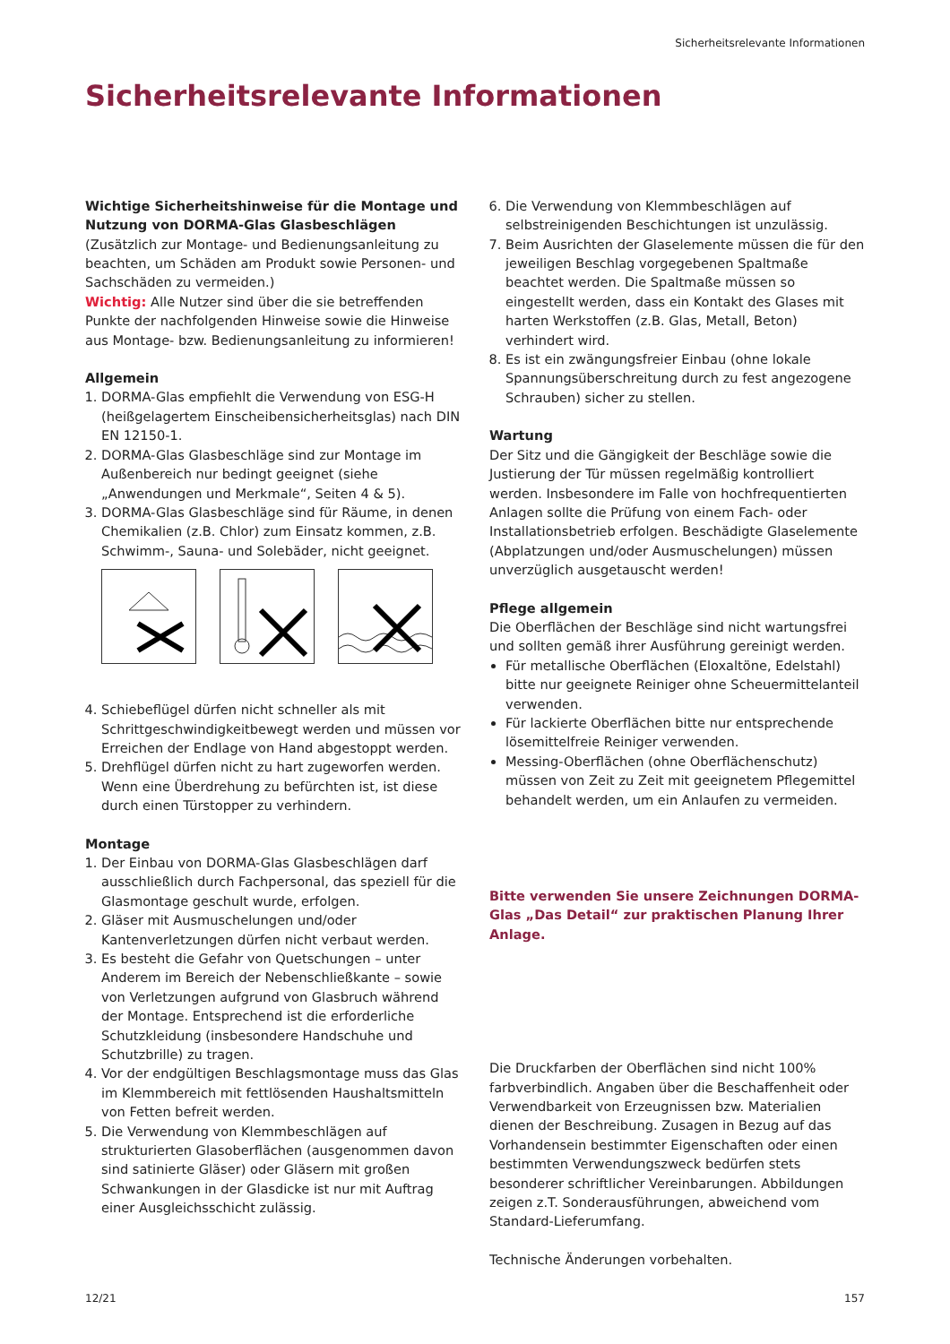Sicherheitsrelevante Informationen
Sicherheitsrelevante Informationen
Wichtige Sicherheitshinweise für die Montage und Nutzung von DORMA-Glas Glasbeschlägen
(Zusätzlich zur Montage- und Bedienungsanleitung zu beachten, um Schäden am Produkt sowie Personen- und Sachschäden zu vermeiden.)
Wichtig: Alle Nutzer sind über die sie betreffenden Punkte der nachfolgenden Hinweise sowie die Hinweise aus Montage- bzw. Bedienungsanleitung zu informieren!
Allgemein
1. DORMA-Glas empfiehlt die Verwendung von ESG-H (heißgelagertem Einscheibensicherheitsglas) nach DIN EN 12150-1.
2. DORMA-Glas Glasbeschläge sind zur Montage im Außenbereich nur bedingt geeignet (siehe „Anwendungen und Merkmale“, Seiten 4 & 5).
3. DORMA-Glas Glasbeschläge sind für Räume, in denen Chemikalien (z.B. Chlor) zum Einsatz kommen, z.B. Schwimm-, Sauna- und Solebäder, nicht geeignet.
4. Schiebeflügel dürfen nicht schneller als mit Schrittgeschwindigkeitbewegt werden und müssen vor Erreichen der Endlage von Hand abgestoppt werden.
5. Drehflügel dürfen nicht zu hart zugeworfen werden. Wenn eine Überdrehung zu befürchten ist, ist diese durch einen Türstopper zu verhindern.
Montage
1. Der Einbau von DORMA-Glas Glasbeschlägen darf ausschließlich durch Fachpersonal, das speziell für die Glasmontage geschult wurde, erfolgen.
2. Gläser mit Ausmuschelungen und/oder Kantenverletzungen dürfen nicht verbaut werden.
3. Es besteht die Gefahr von Quetschungen – unter Anderem im Bereich der Nebenschließkante – sowie von Verletzungen aufgrund von Glasbruch während der Montage. Entsprechend ist die erforderliche Schutzkleidung (insbesondere Handschuhe und Schutzbrille) zu tragen.
4. Vor der endgültigen Beschlagsmontage muss das Glas im Klemmbereich mit fettlösenden Haushaltsmitteln von Fetten befreit werden.
5. Die Verwendung von Klemmbeschlägen auf strukturierten Glasoberflächen (ausgenommen davon sind satinierte Gläser) oder Gläsern mit großen Schwankungen in der Glasdicke ist nur mit Auftrag einer Ausgleichsschicht zulässig.
6. Die Verwendung von Klemmbeschlägen auf selbstreinigenden Beschichtungen ist unzulässig.
7. Beim Ausrichten der Glaselemente müssen die für den jeweiligen Beschlag vorgegebenen Spaltmaße beachtet werden. Die Spaltmaße müssen so eingestellt werden, dass ein Kontakt des Glases mit harten Werkstoffen (z.B. Glas, Metall, Beton) verhindert wird.
8. Es ist ein zwängungsfreier Einbau (ohne lokale Spannungsüberschreitung durch zu fest angezogene Schrauben) sicher zu stellen.
Wartung
Der Sitz und die Gängigkeit der Beschläge sowie die Justierung der Tür müssen regelmäßig kontrolliert werden. Insbesondere im Falle von hochfrequentierten Anlagen sollte die Prüfung von einem Fach- oder Installationsbetrieb erfolgen. Beschädigte Glaselemente (Abplatzungen und/oder Ausmuschelungen) müssen unverzüglich ausgetauscht werden!
Pflege allgemein
Die Oberflächen der Beschläge sind nicht wartungsfrei und sollten gemäß ihrer Ausführung gereinigt werden.
Für metallische Oberflächen (Eloxaltöne, Edelstahl) bitte nur geeignete Reiniger ohne Scheuermittelanteil verwenden.
Für lackierte Oberflächen bitte nur entsprechende lösemittelfreie Reiniger verwenden.
Messing-Oberflächen (ohne Oberflächenschutz) müssen von Zeit zu Zeit mit geeignetem Pflegemittel behandelt werden, um ein Anlaufen zu vermeiden.
Bitte verwenden Sie unsere Zeichnungen DORMA-Glas „Das Detail“ zur praktischen Planung Ihrer Anlage.
Die Druckfarben der Oberflächen sind nicht 100% farbverbindlich. Angaben über die Beschaffenheit oder Verwendbarkeit von Erzeugnissen bzw. Materialien dienen der Beschreibung. Zusagen in Bezug auf das Vorhandensein bestimmter Eigenschaften oder einen bestimmten Verwendungszweck bedürfen stets besonderer schriftlicher Vereinbarungen. Abbildungen zeigen z.T. Sonderausführungen, abweichend vom Standard-Lieferumfang.
Technische Änderungen vorbehalten.
12/21 157